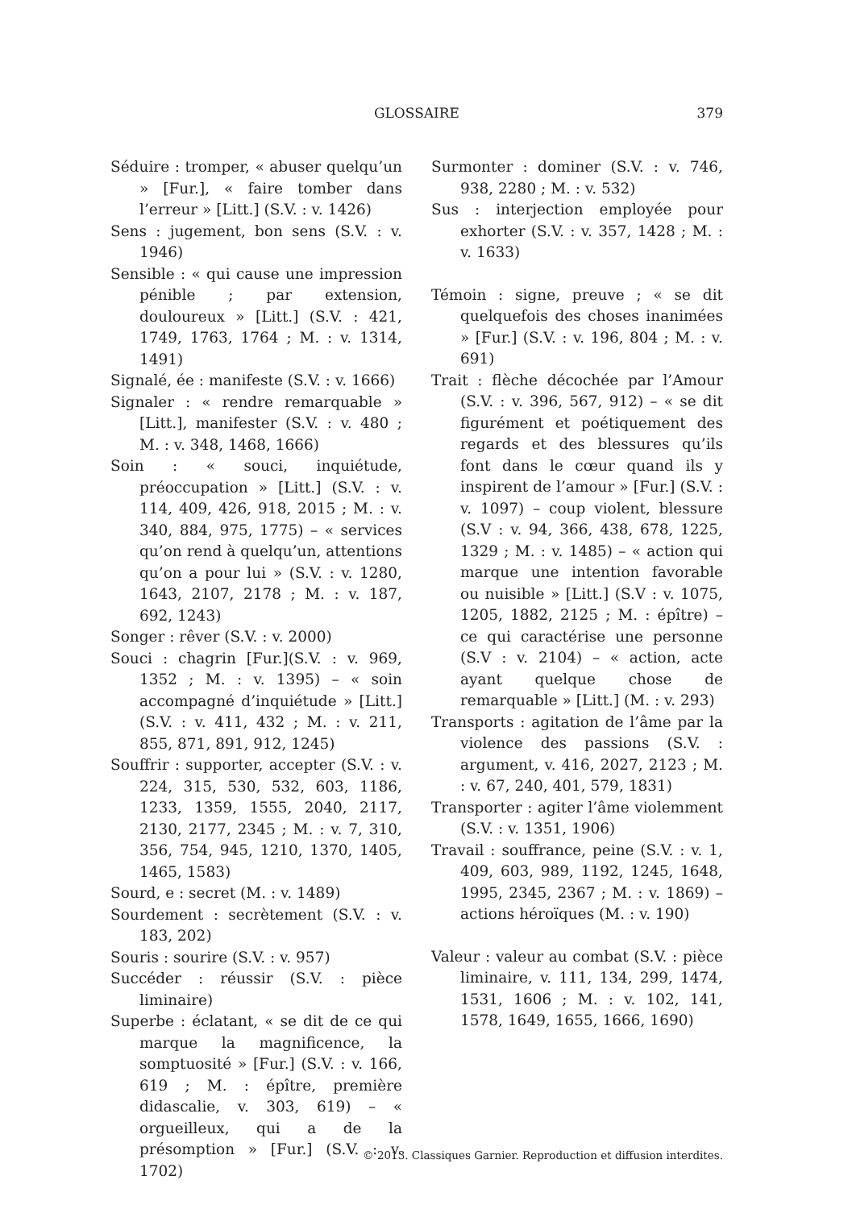GLOSSAIRE
379
Séduire : tromper, « abuser quelqu’un » [Fur.], « faire tomber dans l’erreur » [Litt.] (S.V. : v. 1426)
Sens : jugement, bon sens (S.V. : v. 1946)
Sensible : « qui cause une impression pénible ; par extension, douloureux » [Litt.] (S.V. : 421, 1749, 1763, 1764 ; M. : v. 1314, 1491)
Signalé, ée : manifeste (S.V. : v. 1666)
Signaler : « rendre remarquable » [Litt.], manifester (S.V. : v. 480 ; M. : v. 348, 1468, 1666)
Soin : « souci, inquiétude, préoccupation » [Litt.] (S.V. : v. 114, 409, 426, 918, 2015 ; M. : v. 340, 884, 975, 1775) – « services qu’on rend à quelqu’un, attentions qu’on a pour lui » (S.V. : v. 1280, 1643, 2107, 2178 ; M. : v. 187, 692, 1243)
Songer : rêver (S.V. : v. 2000)
Souci : chagrin [Fur.](S.V. : v. 969, 1352 ; M. : v. 1395) – « soin accompagné d’inquiétude » [Litt.] (S.V. : v. 411, 432 ; M. : v. 211, 855, 871, 891, 912, 1245)
Souffrir : supporter, accepter (S.V. : v. 224, 315, 530, 532, 603, 1186, 1233, 1359, 1555, 2040, 2117, 2130, 2177, 2345 ; M. : v. 7, 310, 356, 754, 945, 1210, 1370, 1405, 1465, 1583)
Sourd, e : secret (M. : v. 1489)
Sourdement : secrètement (S.V. : v. 183, 202)
Souris : sourire (S.V. : v. 957)
Succéder : réussir (S.V. : pièce liminaire)
Superbe : éclatant, « se dit de ce qui marque la magnificence, la somptuosité » [Fur.] (S.V. : v. 166, 619 ; M. : épître, première didascalie, v. 303, 619) – « orgueilleux, qui a de la présomption » [Fur.] (S.V. : v. 1702)
Surmonter : dominer (S.V. : v. 746, 938, 2280 ; M. : v. 532)
Sus : interjection employée pour exhorter (S.V. : v. 357, 1428 ; M. : v. 1633)
Témoin : signe, preuve ; « se dit quelquefois des choses inanimées » [Fur.] (S.V. : v. 196, 804 ; M. : v. 691)
Trait : flèche décochée par l’Amour (S.V. : v. 396, 567, 912) – « se dit figurément et poétiquement des regards et des blessures qu’ils font dans le cœur quand ils y inspirent de l’amour » [Fur.] (S.V. : v. 1097) – coup violent, blessure (S.V : v. 94, 366, 438, 678, 1225, 1329 ; M. : v. 1485) – « action qui marque une intention favorable ou nuisible » [Litt.] (S.V : v. 1075, 1205, 1882, 2125 ; M. : épître) – ce qui caractérise une personne (S.V : v. 2104) – « action, acte ayant quelque chose de remarquable » [Litt.] (M. : v. 293)
Transports : agitation de l’âme par la violence des passions (S.V. : argument, v. 416, 2027, 2123 ; M. : v. 67, 240, 401, 579, 1831)
Transporter : agiter l’âme violemment (S.V. : v. 1351, 1906)
Travail : souffrance, peine (S.V. : v. 1, 409, 603, 989, 1192, 1245, 1648, 1995, 2345, 2367 ; M. : v. 1869) – actions héroïques (M. : v. 190)
Valeur : valeur au combat (S.V. : pièce liminaire, v. 111, 134, 299, 1474, 1531, 1606 ; M. : v. 102, 141, 1578, 1649, 1655, 1666, 1690)
© 2013. Classiques Garnier. Reproduction et diffusion interdites.